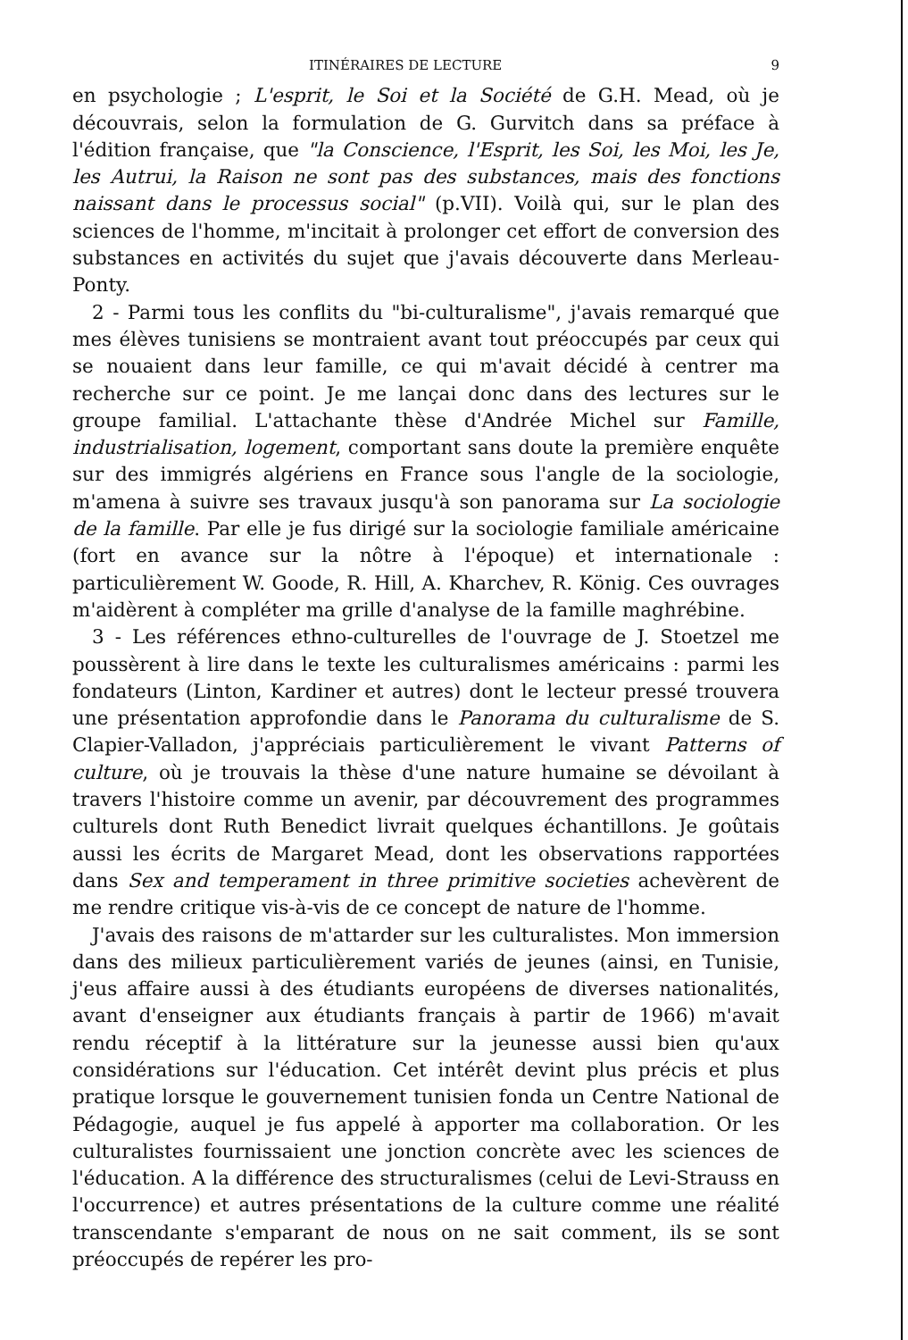ITINÉRAIRES DE LECTURE 9
en psychologie ; L'esprit, le Soi et la Société de G.H. Mead, où je découvrais, selon la formulation de G. Gurvitch dans sa préface à l'édition française, que "la Conscience, l'Esprit, les Soi, les Moi, les Je, les Autrui, la Raison ne sont pas des substances, mais des fonctions naissant dans le processus social" (p.VII). Voilà qui, sur le plan des sciences de l'homme, m'incitait à prolonger cet effort de conversion des substances en activités du sujet que j'avais découverte dans Merleau-Ponty.
2 - Parmi tous les conflits du "bi-culturalisme", j'avais remarqué que mes élèves tunisiens se montraient avant tout préoccupés par ceux qui se nouaient dans leur famille, ce qui m'avait décidé à centrer ma recherche sur ce point. Je me lançai donc dans des lectures sur le groupe familial. L'attachante thèse d'Andrée Michel sur Famille, industrialisation, logement, comportant sans doute la première enquête sur des immigrés algériens en France sous l'angle de la sociologie, m'amena à suivre ses travaux jusqu'à son panorama sur La sociologie de la famille. Par elle je fus dirigé sur la sociologie familiale américaine (fort en avance sur la nôtre à l'époque) et internationale : particulièrement W. Goode, R. Hill, A. Kharchev, R. König. Ces ouvrages m'aidèrent à compléter ma grille d'analyse de la famille maghrébine.
3 - Les références ethno-culturelles de l'ouvrage de J. Stoetzel me poussèrent à lire dans le texte les culturalismes américains : parmi les fondateurs (Linton, Kardiner et autres) dont le lecteur pressé trouvera une présentation approfondie dans le Panorama du culturalisme de S. Clapier-Valladon, j'appréciais particulièrement le vivant Patterns of culture, où je trouvais la thèse d'une nature humaine se dévoilant à travers l'histoire comme un avenir, par découvrement des programmes culturels dont Ruth Benedict livrait quelques échantillons. Je goûtais aussi les écrits de Margaret Mead, dont les observations rapportées dans Sex and temperament in three primitive societies achevèrent de me rendre critique vis-à-vis de ce concept de nature de l'homme.
J'avais des raisons de m'attarder sur les culturalistes. Mon immersion dans des milieux particulièrement variés de jeunes (ainsi, en Tunisie, j'eus affaire aussi à des étudiants européens de diverses nationalités, avant d'enseigner aux étudiants français à partir de 1966) m'avait rendu réceptif à la littérature sur la jeunesse aussi bien qu'aux considérations sur l'éducation. Cet intérêt devint plus précis et plus pratique lorsque le gouvernement tunisien fonda un Centre National de Pédagogie, auquel je fus appelé à apporter ma collaboration. Or les culturalistes fournissaient une jonction concrète avec les sciences de l'éducation. A la différence des structuralismes (celui de Levi-Strauss en l'occurrence) et autres présentations de la culture comme une réalité transcendante s'emparant de nous on ne sait comment, ils se sont préoccupés de repérer les pro-